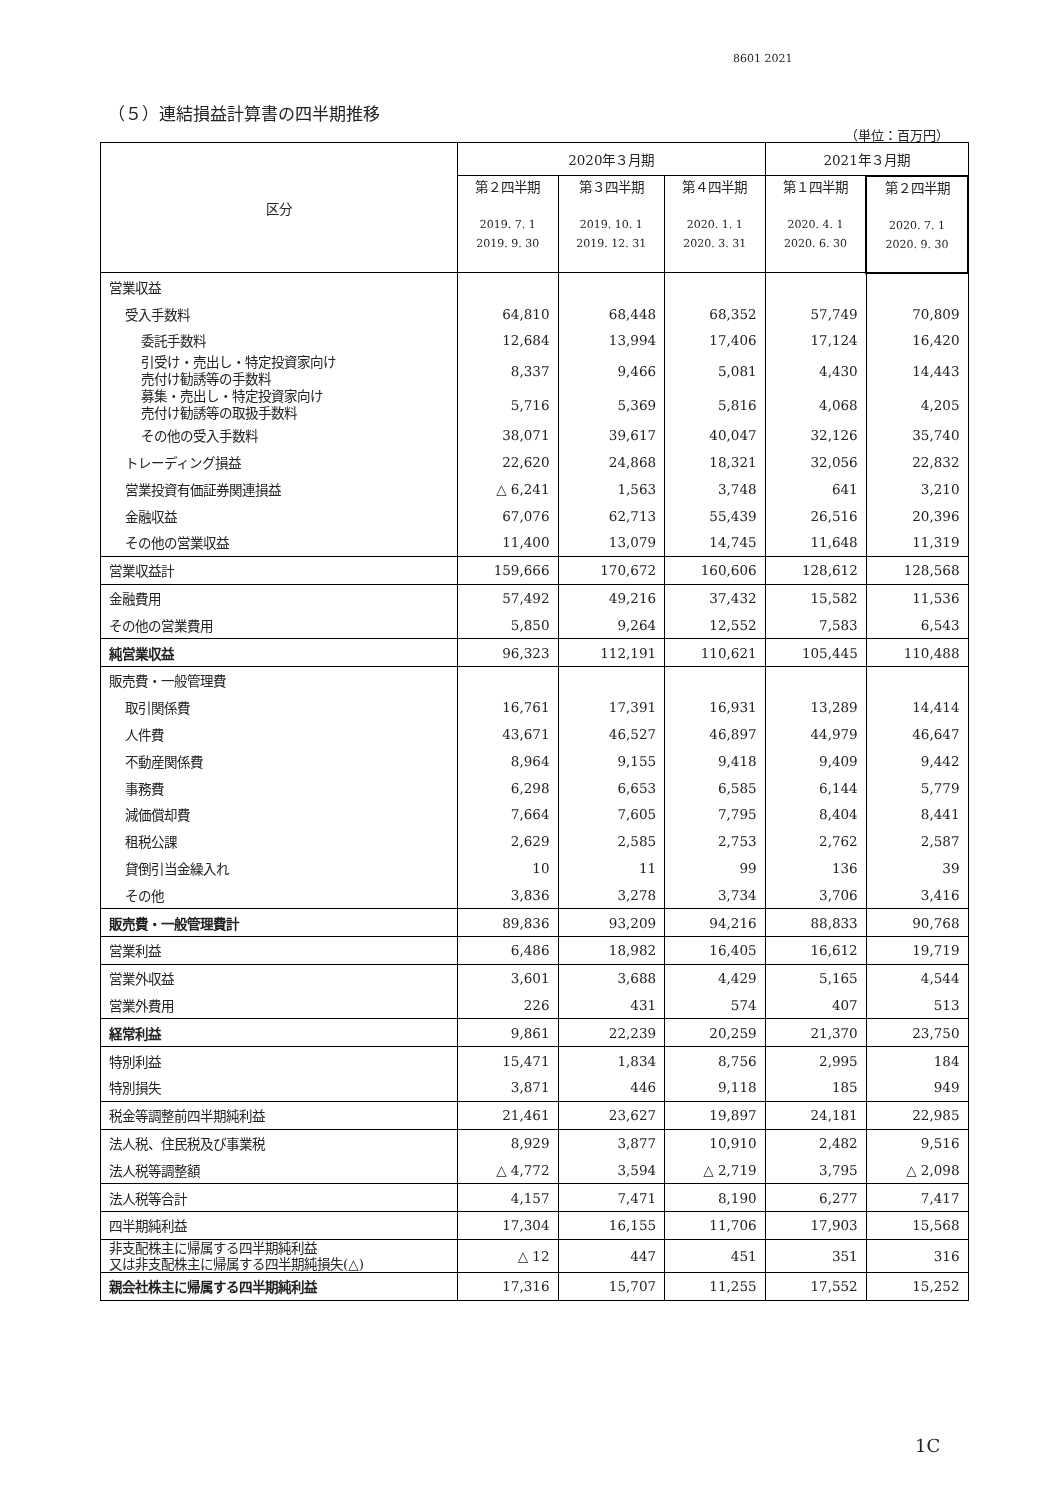8601 2021
（５）連結損益計算書の四半期推移
（単位：百万円）
| 区分 | 2020年３月期 | | | 2021年３月期 | |
| --- | --- | --- | --- | --- | --- |
| | 第２四半期 2019. 7. 1 2019. 9. 30 | 第３四半期 2019. 10. 1 2019. 12. 31 | 第４四半期 2020. 1. 1 2020. 3. 31 | 第１四半期 2020. 4. 1 2020. 6. 30 | 第２四半期 2020. 7. 1 2020. 9. 30 |
| 営業収益 | | | | | |
| 受入手数料 | 64,810 | 68,448 | 68,352 | 57,749 | 70,809 |
| 委託手数料 | 12,684 | 13,994 | 17,406 | 17,124 | 16,420 |
| 引受け・売出し・特定投資家向け 売付け勧誘等の手数料 | 8,337 | 9,466 | 5,081 | 4,430 | 14,443 |
| 募集・売出し・特定投資家向け 売付け勧誘等の取扱手数料 | 5,716 | 5,369 | 5,816 | 4,068 | 4,205 |
| その他の受入手数料 | 38,071 | 39,617 | 40,047 | 32,126 | 35,740 |
| トレーディング損益 | 22,620 | 24,868 | 18,321 | 32,056 | 22,832 |
| 営業投資有価証券関連損益 | △ 6,241 | 1,563 | 3,748 | 641 | 3,210 |
| 金融収益 | 67,076 | 62,713 | 55,439 | 26,516 | 20,396 |
| その他の営業収益 | 11,400 | 13,079 | 14,745 | 11,648 | 11,319 |
| 営業収益計 | 159,666 | 170,672 | 160,606 | 128,612 | 128,568 |
| 金融費用 | 57,492 | 49,216 | 37,432 | 15,582 | 11,536 |
| その他の営業費用 | 5,850 | 9,264 | 12,552 | 7,583 | 6,543 |
| 純営業収益 | 96,323 | 112,191 | 110,621 | 105,445 | 110,488 |
| 販売費・一般管理費 | | | | | |
| 取引関係費 | 16,761 | 17,391 | 16,931 | 13,289 | 14,414 |
| 人件費 | 43,671 | 46,527 | 46,897 | 44,979 | 46,647 |
| 不動産関係費 | 8,964 | 9,155 | 9,418 | 9,409 | 9,442 |
| 事務費 | 6,298 | 6,653 | 6,585 | 6,144 | 5,779 |
| 減価償却費 | 7,664 | 7,605 | 7,795 | 8,404 | 8,441 |
| 租税公課 | 2,629 | 2,585 | 2,753 | 2,762 | 2,587 |
| 貸倒引当金繰入れ | 10 | 11 | 99 | 136 | 39 |
| その他 | 3,836 | 3,278 | 3,734 | 3,706 | 3,416 |
| 販売費・一般管理費計 | 89,836 | 93,209 | 94,216 | 88,833 | 90,768 |
| 営業利益 | 6,486 | 18,982 | 16,405 | 16,612 | 19,719 |
| 営業外収益 | 3,601 | 3,688 | 4,429 | 5,165 | 4,544 |
| 営業外費用 | 226 | 431 | 574 | 407 | 513 |
| 経常利益 | 9,861 | 22,239 | 20,259 | 21,370 | 23,750 |
| 特別利益 | 15,471 | 1,834 | 8,756 | 2,995 | 184 |
| 特別損失 | 3,871 | 446 | 9,118 | 185 | 949 |
| 税金等調整前四半期純利益 | 21,461 | 23,627 | 19,897 | 24,181 | 22,985 |
| 法人税、住民税及び事業税 | 8,929 | 3,877 | 10,910 | 2,482 | 9,516 |
| 法人税等調整額 | △ 4,772 | 3,594 | △ 2,719 | 3,795 | △ 2,098 |
| 法人税等合計 | 4,157 | 7,471 | 8,190 | 6,277 | 7,417 |
| 四半期純利益 | 17,304 | 16,155 | 11,706 | 17,903 | 15,568 |
| 非支配株主に帰属する四半期純利益 又は非支配株主に帰属する四半期純損失(△) | △ 12 | 447 | 451 | 351 | 316 |
| 親会社株主に帰属する四半期純利益 | 17,316 | 15,707 | 11,255 | 17,552 | 15,252 |
1C